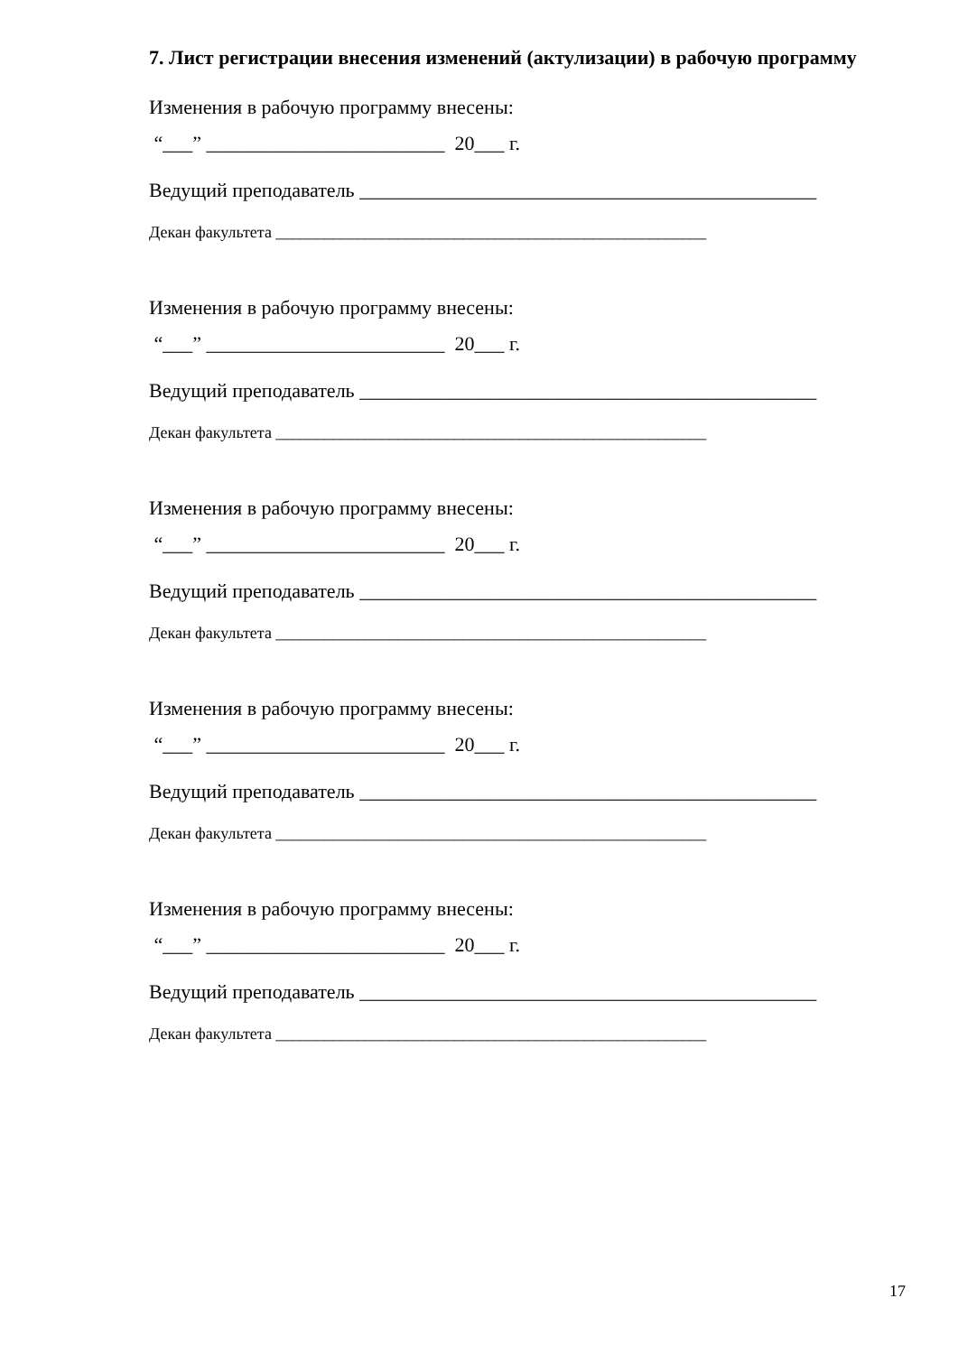7. Лист регистрации внесения изменений (актулизации) в рабочую программу
Изменения в рабочую программу внесены:
“___” ________________________ 20___ г.
Ведущий преподаватель ______________________________________________
Декан факультета _____________________________________________________
Изменения в рабочую программу внесены:
“___” ________________________ 20___ г.
Ведущий преподаватель ______________________________________________
Декан факультета _____________________________________________________
Изменения в рабочую программу внесены:
“___” ________________________ 20___ г.
Ведущий преподаватель ______________________________________________
Декан факультета _____________________________________________________
Изменения в рабочую программу внесены:
“___” ________________________ 20___ г.
Ведущий преподаватель ______________________________________________
Декан факультета _____________________________________________________
Изменения в рабочую программу внесены:
“___” ________________________ 20___ г.
Ведущий преподаватель ______________________________________________
Декан факультета _____________________________________________________
17